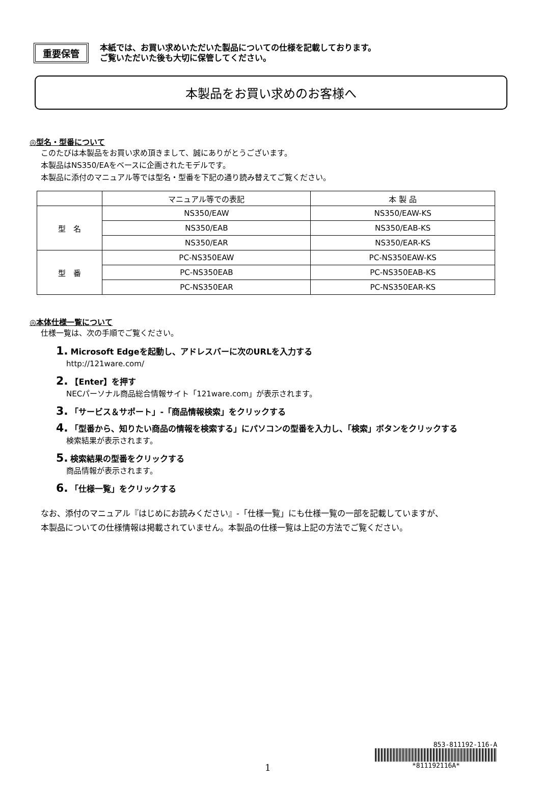重要保管
本紙では、お買い求めいただいた製品についての仕様を記載しております。
ご覧いただいた後も大切に保管してください。
本製品をお買い求めのお客様へ
◎型名・型番について
このたびは本製品をお買い求め頂きまして、誠にありがとうございます。
本製品はNS350/EAをベースに企画されたモデルです。
本製品に添付のマニュアル等では型名・型番を下記の通り読み替えてご覧ください。
| | マニュアル等での表記 | 本 製 品 |
| --- | --- | --- |
| 型 名 | NS350/EAW | NS350/EAW-KS |
| | NS350/EAB | NS350/EAB-KS |
| | NS350/EAR | NS350/EAR-KS |
| 型 番 | PC-NS350EAW | PC-NS350EAW-KS |
| | PC-NS350EAB | PC-NS350EAB-KS |
| | PC-NS350EAR | PC-NS350EAR-KS |
◎本体仕様一覧について
仕様一覧は、次の手順でご覧ください。
1. Microsoft Edgeを起動し、アドレスバーに次のURLを入力する
http://121ware.com/
2. 【Enter】を押す
NECパーソナル商品総合情報サイト「121ware.com」が表示されます。
3. 「サービス＆サポート」-「商品情報検索」をクリックする
4. 「型番から、知りたい商品の情報を検索する」にパソコンの型番を入力し、「検索」ボタンをクリックする
検索結果が表示されます。
5. 検索結果の型番をクリックする
商品情報が表示されます。
6. 「仕様一覧」をクリックする
なお、添付のマニュアル『はじめにお読みください』-「仕様一覧」にも仕様一覧の一部を記載していますが、
本製品についての仕様情報は掲載されていません。本製品の仕様一覧は上記の方法でご覧ください。
853-811192-116-A
*811192116A*
1